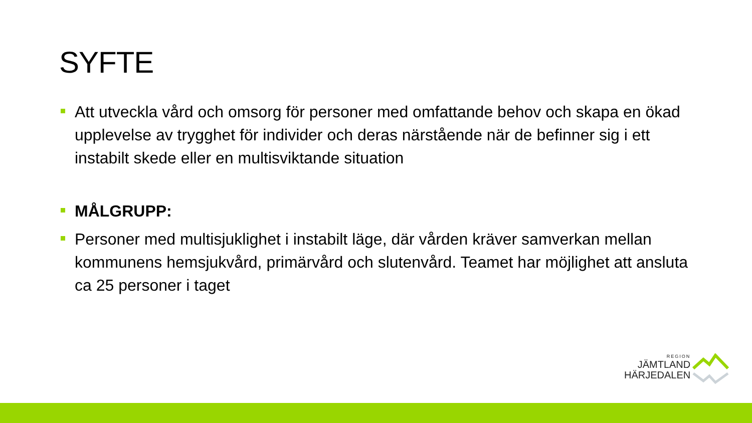SYFTE
Att utveckla vård och omsorg för personer med omfattande behov och skapa en ökad upplevelse av trygghet för individer och deras närstående när de befinner sig i ett instabilt skede eller en multisviktande situation
MÅLGRUPP:
Personer med multisjuklighet i instabilt läge, där vården kräver samverkan mellan kommunens hemsjukvård, primärvård och slutenvård. Teamet har möjlighet att ansluta ca 25 personer i taget
REGION
JÄMTLAND
HÄRJEDALEN